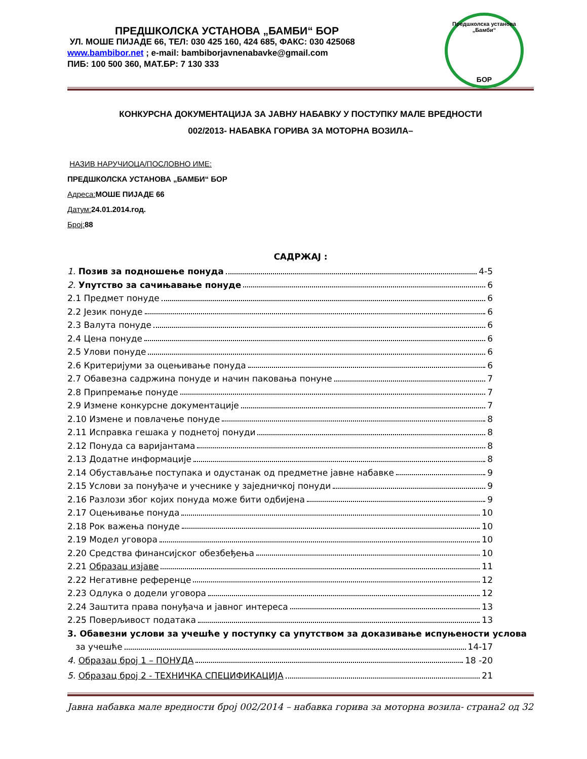ПРЕДШКОЛСКА УСТАНОВА „БАМБИ“ БОР
УЛ. МОШЕ ПИЈАДЕ 66, ТЕЛ: 030 425 160, 424 685, ФАКС: 030 425068
www.bambibor.net ; e-mail: bambiborjavnenabavke@gmail.com
ПИБ: 100 500 360, МАТ.БР: 7 130 333
Предшколска установа „Бамби“
БОР
КОНКУРСНА ДОКУМЕНТАЦИЈА ЗА ЈАВНУ НАБАВКУ У ПОСТУПКУ МАЛЕ ВРЕДНОСТИ
002/2013- НАБАВКА ГОРИВА ЗА МОТОРНА ВОЗИЛА–
НАЗИВ НАРУЧИОЦА/ПОСЛОВНО ИМЕ:
ПРЕДШКОЛСКА УСТАНОВА „БАМБИ“ БОР
Адреса: МОШЕ ПИЈАДЕ 66
Датум: 24.01.2014.год.
Број: 88
САДРЖАЈ :
1. Позив за подношење понуда 4-5
2. Упутство за сачињавање понуде 6
2.1 Предмет понуде 6
2.2 Језик понуде 6
2.3 Валута понуде 6
2.4 Цена понуде 6
2.5 Улови понуде 6
2.6 Критеријуми за оцењивање понуда 6
2.7 Обавезна садржина понуде и начин паковања понуне 7
2.8 Припремање понуде 7
2.9 Измене конкурсне документације 7
2.10 Измене и повлачење понуде 8
2.11 Исправка гешака у поднетој понуди 8
2.12 Понуда са варијантама 8
2.13 Додатне информације 8
2.14 Обустављање поступака и одустанак од предметне јавне набавке 9
2.15 Услови за понуђаче и учеснике у заједничкој понуди 9
2.16 Разлози због којих понуда може бити одбијена 9
2.17 Оцењивање понуда 10
2.18 Рок важења понуде 10
2.19 Модел уговора 10
2.20 Средства финансијског обезбеђења 10
2.21 Образац изјаве 11
2.22 Негативне референце 12
2.23 Одлука о додели уговора 12
2.24 Заштита права понуђача и јавног интереса 13
2.25 Поверљивост података 13
3. Обавезни услови за учешће у поступку са упутством за доказивање испуњености услова
за учешће 14-17
4. Образац број 1 – ПОНУДА 18 -20
5. Образац број 2 - ТЕХНИЧКА СПЕЦИФИКАЦИЈА 21
Јавна набавка мале вредности број 002/2014 – набавка горива за моторна возила- страна2 од 32